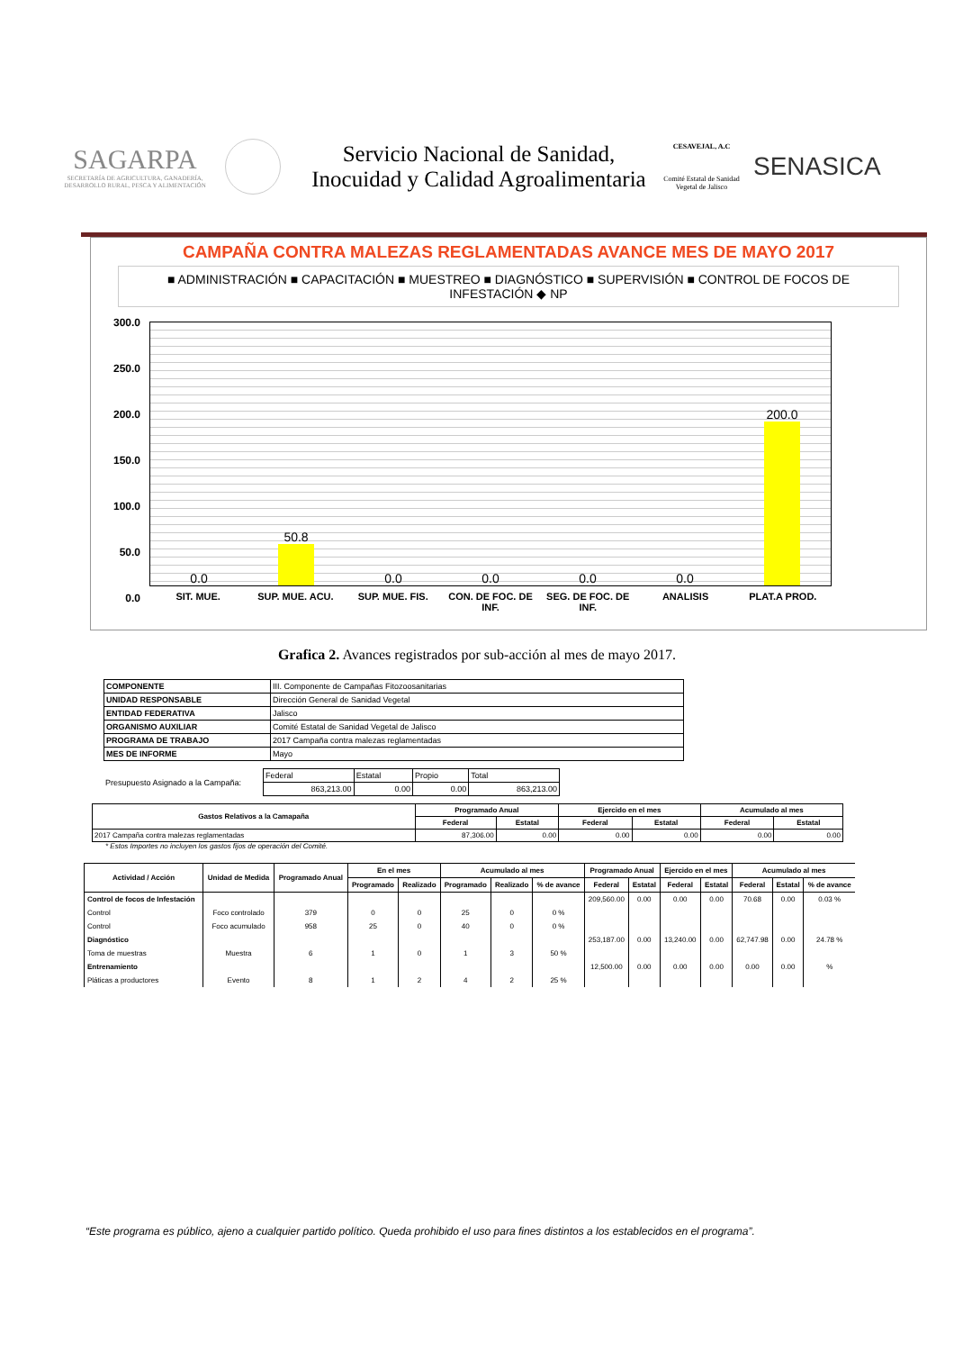SAGARPA
SECRETARÍA DE AGRICULTURA, GANADERÍA, DESARROLLO RURAL, PESCA Y ALIMENTACIÓN
Servicio Nacional de Sanidad, Inocuidad y Calidad Agroalimentaria
CESAVEJAL, A.C
Comité Estatal de Sanidad Vegetal de Jalisco
SENASICA
CAMPAÑA CONTRA MALEZAS REGLAMENTADAS AVANCE MES DE MAYO 2017
■ ADMINISTRACIÓN ■ CAPACITACIÓN ■ MUESTREO ■ DIAGNÓSTICO ■ SUPERVISIÓN ■ CONTROL DE FOCOS DE INFESTACIÓN ◆ NP
300.0
250.0
200.0
150.0
100.0
50.0
0.0
0.0
50.8
0.0
0.0
0.0
0.0
200.0
SIT. MUE. SUP. MUE. ACU. SUP. MUE. FIS. CON. DE FOC. DE INF. SEG. DE FOC. DE INF. ANALISIS PLAT.A PROD.
Grafica 2. Avances registrados por sub-acción al mes de mayo 2017.
| COMPONENTE | III. Componente de Campañas Fitozoosanitarias |
| UNIDAD RESPONSABLE | Dirección General de Sanidad Vegetal |
| ENTIDAD FEDERATIVA | Jalisco |
| ORGANISMO AUXILIAR | Comité Estatal de Sanidad Vegetal de Jalisco |
| PROGRAMA DE TRABAJO | 2017 Campaña contra malezas reglamentadas |
| MES DE INFORME | Mayo |
Presupuesto Asignado a la Campaña:
| Federal | Estatal | Propio | Total |
| 863,213.00 | 0.00 | 0.00 | 863,213.00 |
| Gastos Relativos a la Camapaña | Programado Anual | | Ejercido en el mes | | Acumulado al mes | |
| --- | --- | --- | --- | --- | --- | --- |
| | Federal | Estatal | Federal | Estatal | Federal | Estatal |
| 2017 Campaña contra malezas reglamentadas | 87,306.00 | 0.00 | 0.00 | 0.00 | 0.00 | 0.00 |
* Estos Importes no incluyen los gastos fijos de operación del Comité.
| Actividad / Acción | Unidad de Medida | Programado Anual | En el mes | | Acumulado al mes | | | Programado Anual | | Ejercido en el mes | | Acumulado al mes | | |
| --- | --- | --- | --- | --- | --- | --- | --- | --- | --- | --- | --- | --- | --- | --- |
| | | | Programado | Realizado | Programado | Realizado | % de avance | Federal | Estatal | Federal | Estatal | Federal | Estatal | % de avance |
| Control de focos de Infestación | | | | | | | | 209,560.00 | 0.00 | 0.00 | 0.00 | 70.68 | 0.00 | 0.03 % |
| Control | Foco controlado | 379 | 0 | 0 | 25 | 0 | 0 % | | | | | | | |
| Control | Foco acumulado | 958 | 25 | 0 | 40 | 0 | 0 % | | | | | | | |
| Diagnóstico | | | | | | | | 253,187.00 | 0.00 | 13,240.00 | 0.00 | 62,747.98 | 0.00 | 24.78 % |
| Toma de muestras | Muestra | 6 | 1 | 0 | 1 | 3 | 50 % | | | | | | | |
| Entrenamiento | | | | | | | | 12,500.00 | 0.00 | 0.00 | 0.00 | 0.00 | 0.00 | % |
| Pláticas a productores | Evento | 8 | 1 | 2 | 4 | 2 | 25 % | | | | | | | |
“Este programa es público, ajeno a cualquier partido político. Queda prohibido el uso para fines distintos a los establecidos en el programa”.